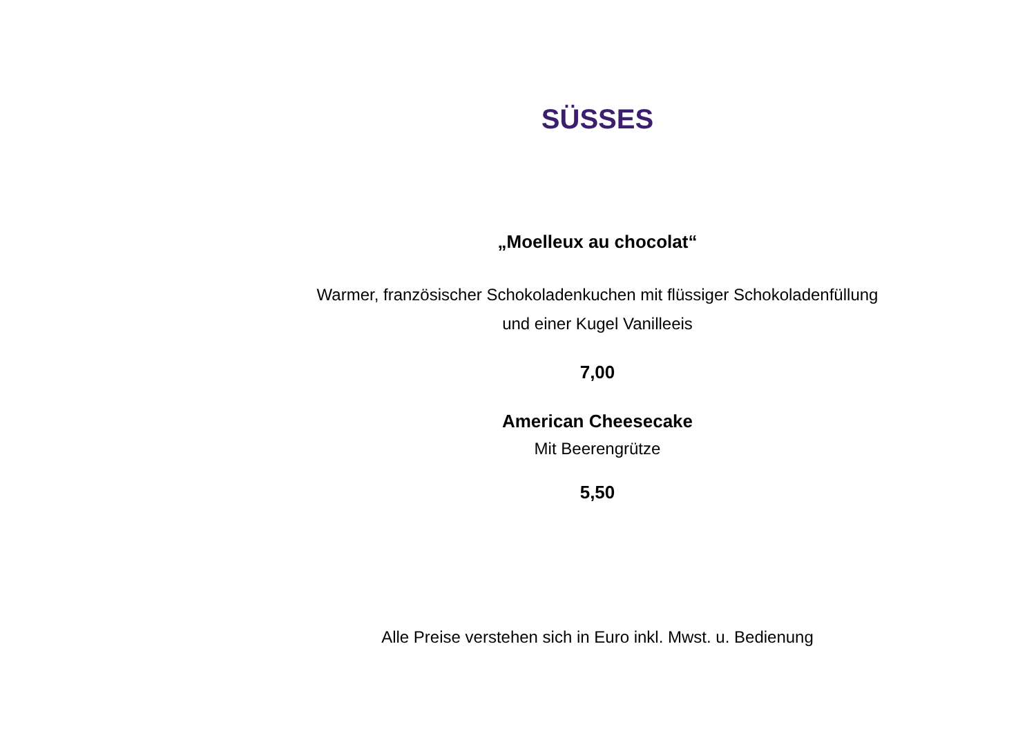SÜSSES
„Moelleux au chocolat“
Warmer, französischer Schokoladenkuchen mit flüssiger Schokoladenfüllung
und einer Kugel Vanilleeis
7,00
American Cheesecake
Mit Beerengrütze
5,50
Alle Preise verstehen sich in Euro inkl. Mwst. u. Bedienung